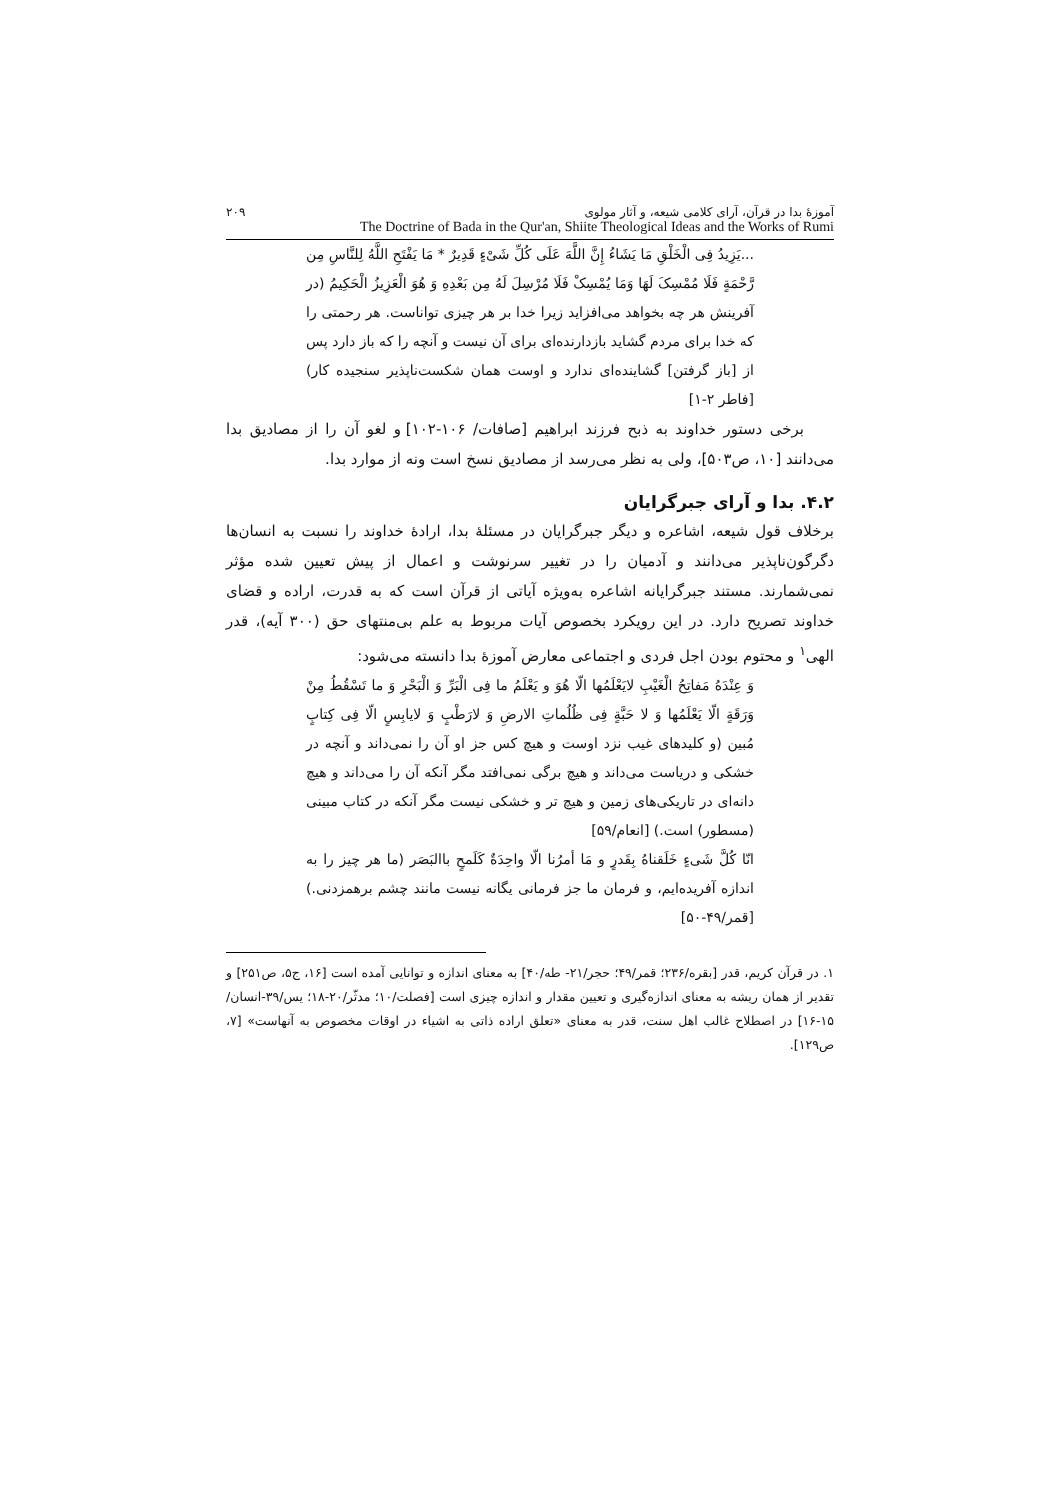آموزهٔ بدا در قرآن، آرای کلامی شیعه، و آثار مولوی ۲۰۹
The Doctrine of Bada in the Qur'an, Shiite Theological Ideas and the Works of Rumi
...یَزِیدُ فِی الْخَلْقِ مَا یَشَاءُ إِنَّ اللَّهَ عَلَی کُلِّ شَیْءٍ قَدِیرٌ * مَا یَفْتَحِ اللَّهُ لِلنَّاسِ مِن رَّحْمَةٍ فَلَا مُمْسِکَ لَهَا وَمَا یُمْسِکْ فَلَا مُرْسِلَ لَهُ مِن بَعْدِهِ وَ هُوَ الْعَزِیزُ الْحَکِیمُ (در آفرینش هر چه بخواهد می‌افزاید زیرا خدا بر هر چیزی تواناست. هر رحمتی را که خدا برای مردم گشاید بازدارنده‌ای برای آن نیست و آنچه را که باز دارد پس از [باز گرفتن] گشاینده‌ای ندارد و اوست همان شکست‌ناپذیر سنجیده کار) [فاطر ۲-۱]
برخی دستور خداوند به ذبح فرزند ابراهیم [صافات/ ۱۰۶-۱۰۲] و لغو آن را از مصادیق بدا می‌دانند [۱۰، ص۵۰۳]، ولی به نظر می‌رسد از مصادیق نسخ است ونه از موارد بدا.
۴.۲. بدا و آرای جبرگرایان
برخلاف قول شیعه، اشاعره و دیگر جبرگرایان در مسئلهٔ بدا، ارادهٔ خداوند را نسبت به انسان‌ها دگرگون‌ناپذیر می‌دانند و آدمیان را در تغییر سرنوشت و اعمال از پیش تعیین شده مؤثر نمی‌شمارند. مستند جبرگرایانه اشاعره به‌ویژه آیاتی از قرآن است که به قدرت، اراده و قضای خداوند تصریح دارد. در این رویکرد بخصوص آیات مربوط به علم بی‌منتهای حق (۳۰۰ آیه)، قدر الهی<sup>۱</sup> و محتوم بودن اجل فردی و اجتماعی معارض آموزهٔ بدا دانسته می‌شود:
وَ عِنْدَهُ مَفاتِحُ الْغَیْبِ لایَعْلَمُها الّا هُوَ و یَعْلَمُ ما فِی الْبَرِّ وَ الْبَحْرِ وَ ما تَسْقُطُ مِنْ وَرَقَةٍ الّا یَعْلَمُها وَ لا حَبَّةٍ فِی ظُلُماتِ الارضِ وَ لارَطْبٍ وَ لایابِسٍ الّا فِی کِتابٍ مُبین (و کلیدهای غیب نزد اوست و هیچ کس جز او آن را نمی‌داند و آنچه در خشکی و دریاست می‌داند و هیچ برگی نمی‌افتد مگر آنکه آن را می‌داند و هیچ دانه‌ای در تاریکی‌های زمین و هیچ تر و خشکی نیست مگر آنکه در کتاب مبینی (مسطور) است.) [انعام/۵۹]
انّا کُلَّ شَیءٍ خَلَقناهُ بِقَدرٍ و مَا أمرُنا الّا واحِدَةٌ کَلَمحٍ باالبَصَر (ما هر چیز را به اندازه آفریده‌ایم، و فرمان ما جز فرمانی یگانه نیست مانند چشم برهمزدنی.) [قمر/۴۹-۵۰]
۱. در قرآن کریم، قدر [بقره/۲۳۶؛ قمر/۴۹؛ حجر/۲۱- طه/۴۰] به معنای اندازه و توانایی آمده است [۱۶، ج۵، ص۲۵۱] و تقدیر از همان ریشه به معنای اندازه‌گیری و تعیین مقدار و اندازه چیزی است [فصلت/۱۰؛ مدثّر/۲۰-۱۸؛ یس/۳۹-انسان/۱۵-۱۶] در اصطلاح غالب اهل سنت، قدر به معنای «تعلق اراده ذاتی به اشیاء در اوقات مخصوص به آنهاست» [۷، ص۱۲۹].